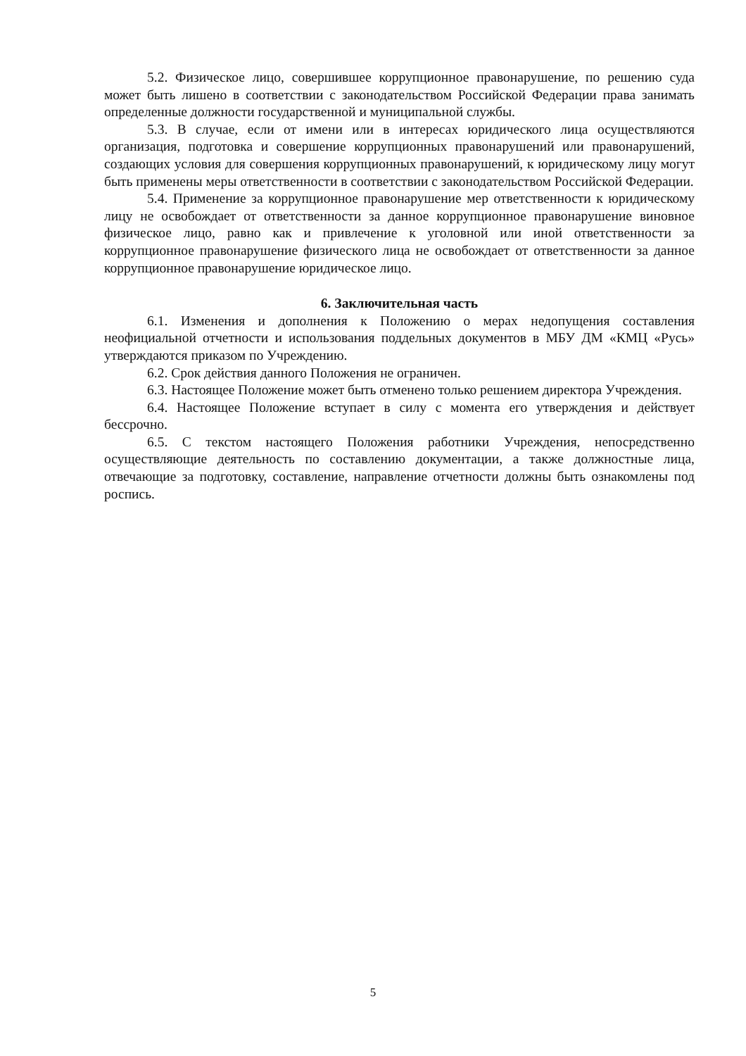5.2. Физическое лицо, совершившее коррупционное правонарушение, по решению суда может быть лишено в соответствии с законодательством Российской Федерации права занимать определенные должности государственной и муниципальной службы.
5.3. В случае, если от имени или в интересах юридического лица осуществляются организация, подготовка и совершение коррупционных правонарушений или правонарушений, создающих условия для совершения коррупционных правонарушений, к юридическому лицу могут быть применены меры ответственности в соответствии с законодательством Российской Федерации.
5.4. Применение за коррупционное правонарушение мер ответственности к юридическому лицу не освобождает от ответственности за данное коррупционное правонарушение виновное физическое лицо, равно как и привлечение к уголовной или иной ответственности за коррупционное правонарушение физического лица не освобождает от ответственности за данное коррупционное правонарушение юридическое лицо.
6. Заключительная часть
6.1. Изменения и дополнения к Положению о мерах недопущения составления неофициальной отчетности и использования поддельных документов в МБУ ДМ «КМЦ «Русь» утверждаются приказом по Учреждению.
6.2. Срок действия данного Положения не ограничен.
6.3. Настоящее Положение может быть отменено только решением директора Учреждения.
6.4. Настоящее Положение вступает в силу с момента его утверждения и действует бессрочно.
6.5. С текстом настоящего Положения работники Учреждения, непосредственно осуществляющие деятельность по составлению документации, а также должностные лица, отвечающие за подготовку, составление, направление отчетности должны быть ознакомлены под роспись.
5